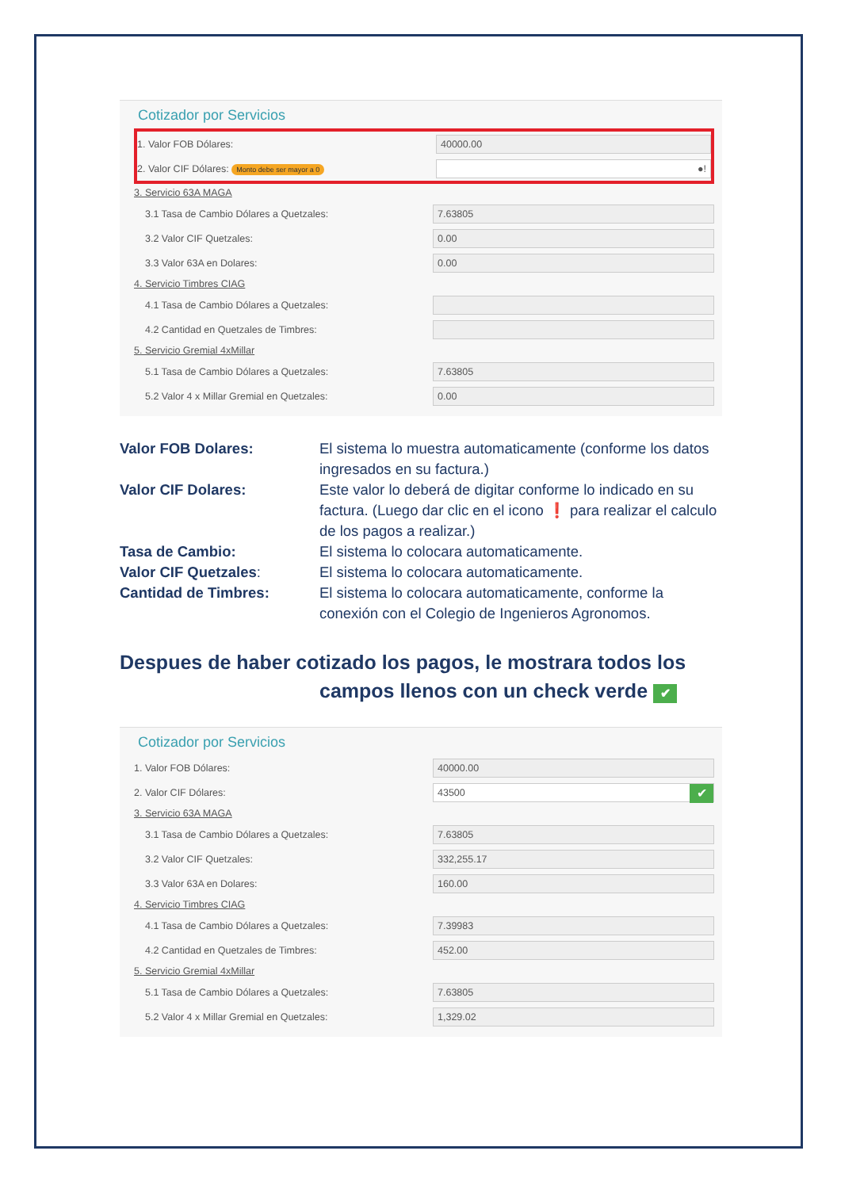Cotizador por Servicios
1. Valor FOB Dólares: 40000.00
2. Valor CIF Dólares: Monto debe ser mayor a 0 ●!
3. Servicio 63A MAGA
3.1 Tasa de Cambio Dólares a Quetzales: 7.63805
3.2 Valor CIF Quetzales: 0.00
3.3 Valor 63A en Dolares: 0.00
4. Servicio Timbres CIAG
4.1 Tasa de Cambio Dólares a Quetzales:
4.2 Cantidad en Quetzales de Timbres:
5. Servicio Gremial 4xMillar
5.1 Tasa de Cambio Dólares a Quetzales: 7.63805
5.2 Valor 4 x Millar Gremial en Quetzales: 0.00
Valor FOB Dolares: El sistema lo muestra automaticamente (conforme los datos ingresados en su factura.) Valor CIF Dolares: Este valor lo deberá de digitar conforme lo indicado en su factura. (Luego dar clic en el icono ❗ para realizar el calculo de los pagos a realizar.) Tasa de Cambio: El sistema lo colocara automaticamente. Valor CIF Quetzales: El sistema lo colocara automaticamente. Cantidad de Timbres: El sistema lo colocara automaticamente, conforme la conexión con el Colegio de Ingenieros Agronomos.
Despues de haber cotizado los pagos, le mostrara todos los
campos llenos con un check verde ✔
Cotizador por Servicios
1. Valor FOB Dólares: 40000.00
2. Valor CIF Dólares: 43500 ✔
3. Servicio 63A MAGA
3.1 Tasa de Cambio Dólares a Quetzales: 7.63805
3.2 Valor CIF Quetzales: 332,255.17
3.3 Valor 63A en Dolares: 160.00
4. Servicio Timbres CIAG
4.1 Tasa de Cambio Dólares a Quetzales: 7.39983
4.2 Cantidad en Quetzales de Timbres: 452.00
5. Servicio Gremial 4xMillar
5.1 Tasa de Cambio Dólares a Quetzales: 7.63805
5.2 Valor 4 x Millar Gremial en Quetzales: 1,329.02